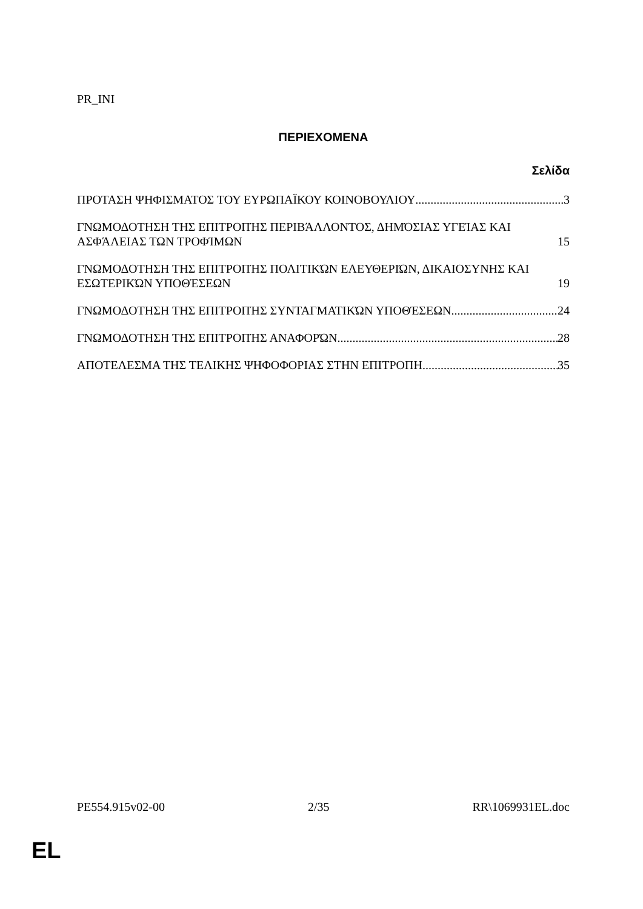PR_INI
ΠΕΡΙΕΧΟΜΕΝΑ
Σελίδα
ΠΡΟΤΑΣΗ ΨΗΦΙΣΜΑΤΟΣ ΤΟΥ ΕΥΡΩΠΑΪΚΟΥ ΚΟΙΝΟΒΟΥΛΙΟΥ 3
ΓΝΩΜΟΔΟΤΗΣΗ ΤΗΣ ΕΠΙΤΡΟΠΉΣ ΠΕΡΙΒΆΛΛΟΝΤΟΣ, ΔΗΜΌΣΙΑΣ ΥΓΕΊΑΣ ΚΑΙ ΑΣΦΆΛΕΙΑΣ ΤΩΝ ΤΡΟΦΊΜΩΝ 15
ΓΝΩΜΟΔΟΤΗΣΗ ΤΗΣ ΕΠΙΤΡΟΠΉΣ ΠΟΛΙΤΙΚΏΝ ΕΛΕΥΘΕΡΙΏΝ, ΔΙΚΑΙΟΣΥΝΗΣ ΚΑΙ ΕΣΩΤΕΡΙΚΏΝ ΥΠΟΘΈΣΕΩΝ 19
ΓΝΩΜΟΔΟΤΗΣΗ ΤΗΣ ΕΠΙΤΡΟΠΉΣ ΣΥΝΤΑΓΜΑΤΙΚΏΝ ΥΠΟΘΈΣΕΩΝ 24
ΓΝΩΜΟΔΟΤΗΣΗ ΤΗΣ ΕΠΙΤΡΟΠΉΣ ΑΝΑΦΟΡΏΝ 28
ΑΠΟΤΕΛΕΣΜΑ ΤΗΣ ΤΕΛΙΚΗΣ ΨΗΦΟΦΟΡΙΑΣ ΣΤΗΝ ΕΠΙΤΡΟΠΗ 35
PE554.915v02-00 2/35 RR\1069931EL.doc
EL